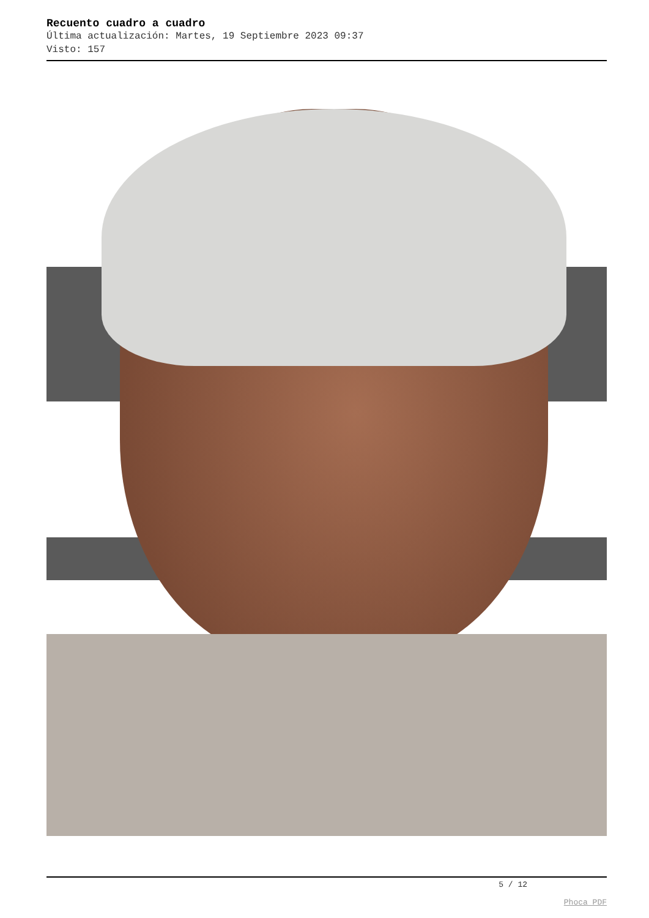Recuento cuadro a cuadro
Última actualización: Martes, 19 Septiembre 2023 09:37
Visto: 157
5 / 12
Phoca PDF